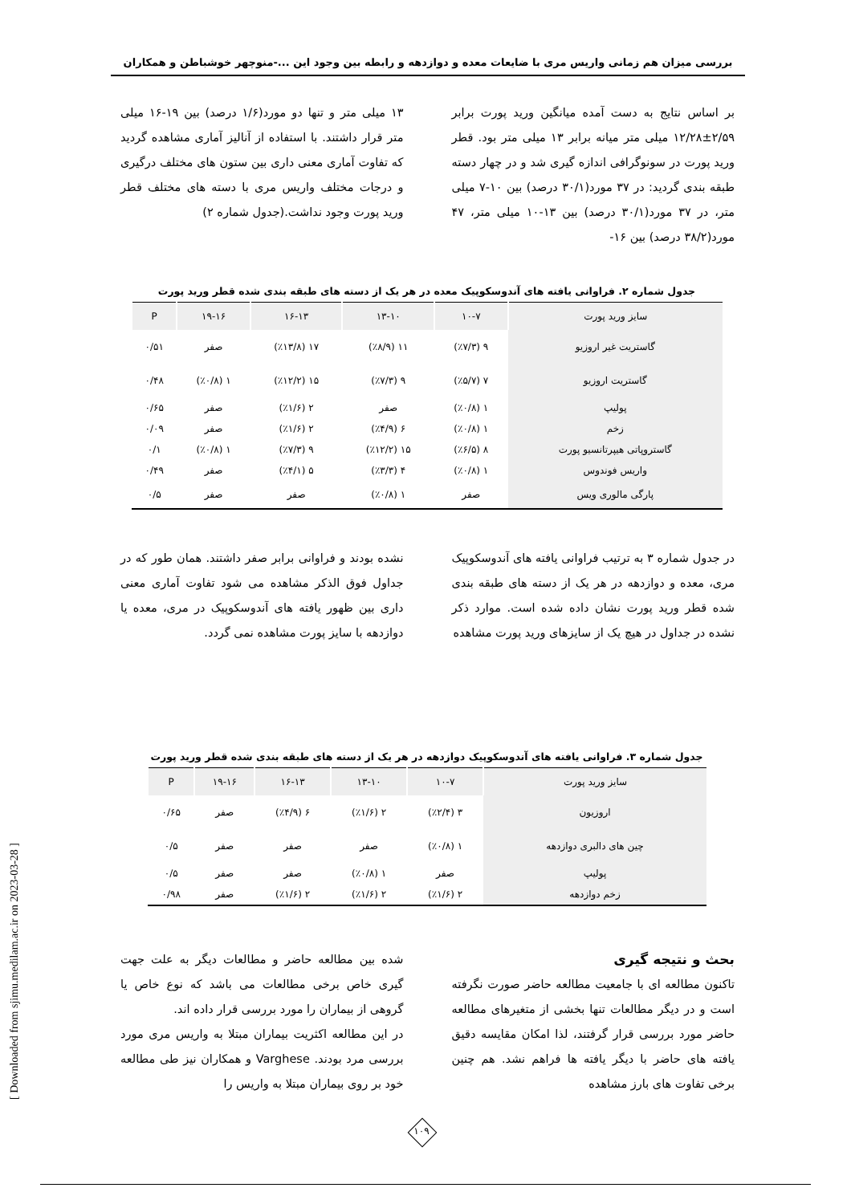بررسی میزان هم زمانی واریس مری با ضایعات معده و دوازدهه و رابطه بین وجود این ...-منوچهر خوشباطن و همکاران
بر اساس نتایج به دست آمده میانگین ورید پورت برابر ۲/۵۹±۱۲/۲۸ میلی متر میانه برابر ۱۳ میلی متر بود. قطر ورید پورت در سونوگرافی اندازه گیری شد و در چهار دسته طبقه بندی گردید: در ۳۷ مورد(۳۰/۱ درصد) بین ۱۰-۷ میلی متر، در ۳۷ مورد(۳۰/۱ درصد) بین ۱۳-۱۰ میلی متر، ۴۷ مورد(۳۸/۲ درصد) بین ۱۶-
۱۳ میلی متر و تنها دو مورد(۱/۶ درصد) بین ۱۹-۱۶ میلی متر قرار داشتند. با استفاده از آنالیز آماری مشاهده گردید که تفاوت آماری معنی داری بین ستون های مختلف درگیری و درجات مختلف واریس مری با دسته های مختلف قطر ورید پورت وجود نداشت.(جدول شماره ۲)
جدول شماره ۲. فراوانی یافته های آندوسکوپیک معده در هر یک از دسته های طبقه بندی شده قطر ورید پورت
| سایز ورید پورت | ۱۰-۷ | ۱۳-۱۰ | ۱۶-۱۳ | ۱۹-۱۶ | P |
| --- | --- | --- | --- | --- | --- |
| گاستریت غیر اروزیو | ۹ (٪۷/۳) | ۱۱ (٪۸/۹) | ۱۷ (٪۱۳/۸) | صفر | ۰/۵۱ |
| گاستریت اروزیو | ۷ (٪۵/۷) | ۹ (٪۷/۳) | ۱۵ (٪۱۲/۲) | ۱ (٪۰/۸) | ۰/۴۸ |
| پولیپ | ۱ (٪۰/۸) | صفر | ۲ (٪۱/۶) | صفر | ۰/۶۵ |
| زخم | ۱ (٪۰/۸) | ۶ (٪۴/۹) | ۲ (٪۱/۶) | صفر | ۰/۰۹ |
| گاستروپاتی هیپرتانسیو پورت | ۸ (٪۶/۵) | ۱۵ (٪۱۲/۲) | ۹ (٪۷/۳) | ۱ (٪۰/۸) | ۰/۱ |
| واریس فوندوس | ۱ (٪۰/۸) | ۴ (٪۳/۳) | ۵ (٪۴/۱) | صفر | ۰/۴۹ |
| پارگی مالوری ویس | صفر | ۱ (٪۰/۸) | صفر | صفر | ۰/۵ |
در جدول شماره ۳ به ترتیب فراوانی یافته های آندوسکوپیک مری، معده و دوازدهه در هر یک از دسته های طبقه بندی شده قطر ورید پورت نشان داده شده است. موارد ذکر نشده در جداول در هیچ یک از سایزهای ورید پورت مشاهده
نشده بودند و فراوانی برابر صفر داشتند. همان طور که در جداول فوق الذکر مشاهده می شود تفاوت آماری معنی داری بین ظهور یافته های آندوسکوپیک در مری، معده یا دوازدهه با سایز پورت مشاهده نمی گردد.
جدول شماره ۳. فراوانی یافته های آندوسکوپیک دوازدهه در هر یک از دسته های طبقه بندی شده قطر ورید پورت
| سایز ورید پورت | ۱۰-۷ | ۱۳-۱۰ | ۱۶-۱۳ | ۱۹-۱۶ | P |
| --- | --- | --- | --- | --- | --- |
| اروزیون | ۳ (٪۲/۴) | ۲ (٪۱/۶) | ۶ (٪۴/۹) | صفر | ۰/۶۵ |
| چین های دالبری دوازدهه | ۱ (٪۰/۸) | صفر | صفر | صفر | ۰/۵ |
| پولیپ | صفر | ۱ (٪۰/۸) | صفر | صفر | ۰/۵ |
| زخم دوازدهه | ۲ (٪۱/۶) | ۲ (٪۱/۶) | ۲ (٪۱/۶) | صفر | ۰/۹۸ |
بحث و نتیجه گیری
تاکنون مطالعه ای با جامعیت مطالعه حاضر صورت نگرفته است و در دیگر مطالعات تنها بخشی از متغیرهای مطالعه حاضر مورد بررسی قرار گرفتند، لذا امکان مقایسه دقیق یافته های حاضر با دیگر یافته ها فراهم نشد. هم چنین برخی تفاوت های بارز مشاهده
شده بین مطالعه حاضر و مطالعات دیگر به علت جهت گیری خاص برخی مطالعات می باشد که نوع خاص یا گروهی از بیماران را مورد بررسی قرار داده اند.
در این مطالعه اکثریت بیماران مبتلا به واریس مری مورد بررسی مرد بودند. Varghese و همکاران نیز طی مطالعه خود بر روی بیماران مبتلا به واریس را
[ Downloaded from sjimu.medilam.ac.ir on 2023-03-28 ]
۱۰۹